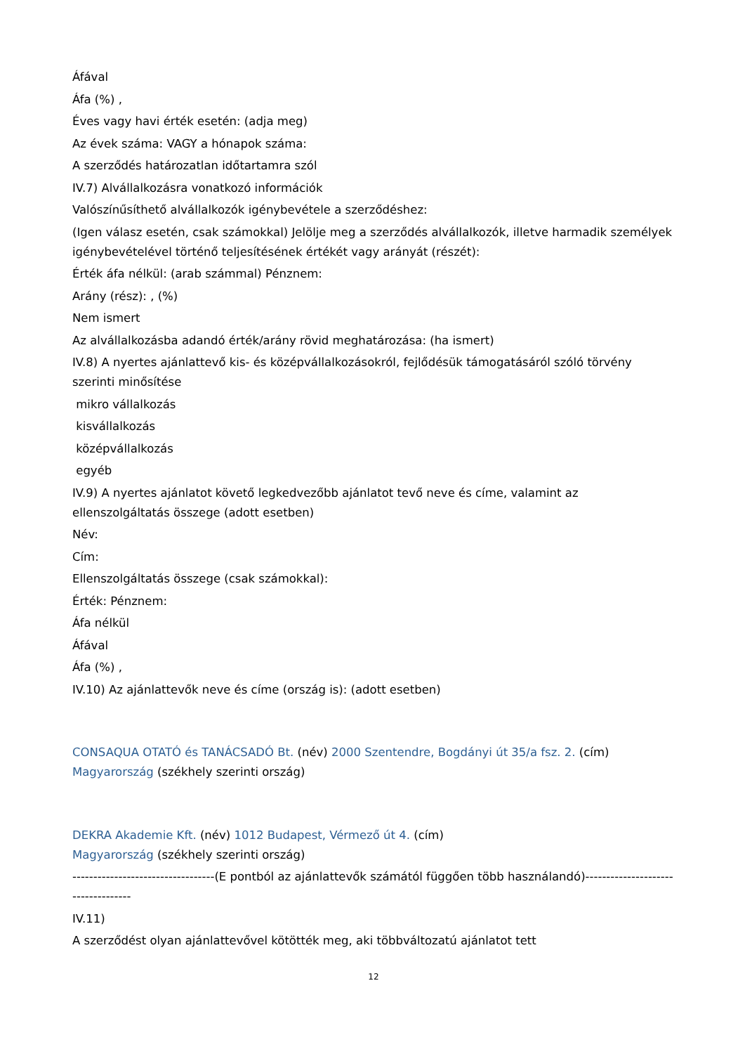Áfával
Áfa (%) ,
Éves vagy havi érték esetén: (adja meg)
Az évek száma: VAGY a hónapok száma:
A szerződés határozatlan időtartamra szól
IV.7) Alvállalkozásra vonatkozó információk
Valószínűsíthető alvállalkozók igénybevétele a szerződéshez:
(Igen válasz esetén, csak számokkal) Jelölje meg a szerződés alvállalkozók, illetve harmadik személyek igénybevételével történő teljesítésének értékét vagy arányát (részét):
Érték áfa nélkül: (arab számmal) Pénznem:
Arány (rész): , (%)
Nem ismert
Az alvállalkozásba adandó érték/arány rövid meghatározása: (ha ismert)
IV.8) A nyertes ajánlattevő kis- és középvállalkozásokról, fejlődésük támogatásáról szóló törvény szerinti minősítése
mikro vállalkozás
kisvállalkozás
középvállalkozás
egyéb
IV.9) A nyertes ajánlatot követő legkedvezőbb ajánlatot tevő neve és címe, valamint az ellenszolgáltatás összege (adott esetben)
Név:
Cím:
Ellenszolgáltatás összege (csak számokkal):
Érték: Pénznem:
Áfa nélkül
Áfával
Áfa (%) ,
IV.10) Az ajánlattevők neve és címe (ország is): (adott esetben)
CONSAQUA OTATÓ és TANÁCSADÓ Bt. (név) 2000 Szentendre, Bogdányi út 35/a fsz. 2. (cím) Magyarország (székhely szerinti ország)
DEKRA Akademie Kft. (név) 1012 Budapest, Vérmező út 4. (cím)
Magyarország (székhely szerinti ország)
----------------------------------(E pontból az ajánlattevők számától függően több használandó)-----------------------------------
IV.11)
A szerződést olyan ajánlattevővel kötötték meg, aki többváltozatú ajánlatot tett
12